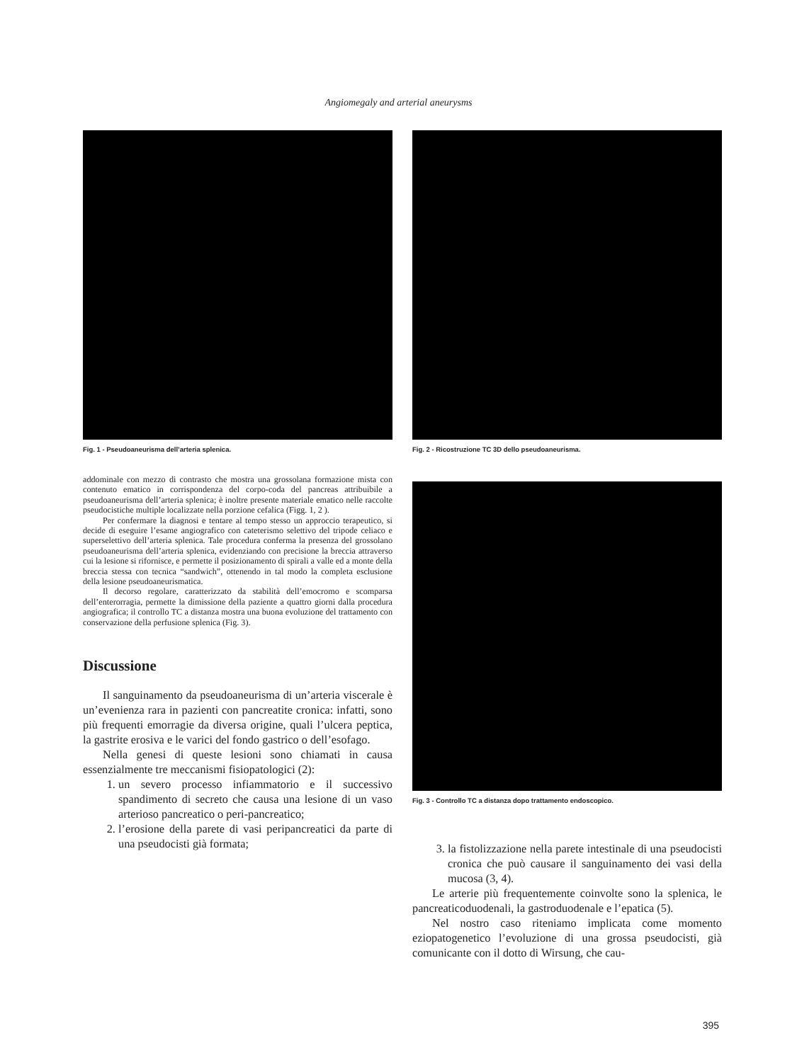Angiomegaly and arterial aneurysms
Fig. 1 - Pseudoaneurisma dell’arteria splenica.
addominale con mezzo di contrasto che mostra una grossolana formazione mista con contenuto ematico in corrispondenza del corpo-coda del pancreas attribuibile a pseudoaneurisma dell’arteria splenica; è inoltre presente materiale ematico nelle raccolte pseudocistiche multiple localizzate nella porzione cefalica (Figg. 1, 2 ).
Per confermare la diagnosi e tentare al tempo stesso un approccio terapeutico, si decide di eseguire l’esame angiografico con cateterismo selettivo del tripode celiaco e superselettivo dell’arteria splenica. Tale procedura conferma la presenza del grossolano pseudoaneurisma dell’arteria splenica, evidenziando con precisione la breccia attraverso cui la lesione si rifornisce, e permette il posizionamento di spirali a valle ed a monte della breccia stessa con tecnica “sandwich”, ottenendo in tal modo la completa esclusione della lesione pseudoaneurismatica.
Il decorso regolare, caratterizzato da stabilità dell’emocromo e scomparsa dell’enterorragia, permette la dimissione della paziente a quattro giorni dalla procedura angiografica; il controllo TC a distanza mostra una buona evoluzione del trattamento con conservazione della perfusione splenica (Fig. 3).
Discussione
Il sanguinamento da pseudoaneurisma di un’arteria viscerale è un’evenienza rara in pazienti con pancreatite cronica: infatti, sono più frequenti emorragie da diversa origine, quali l’ulcera peptica, la gastrite erosiva e le varici del fondo gastrico o dell’esofago.
Nella genesi di queste lesioni sono chiamati in causa essenzialmente tre meccanismi fisiopatologici (2):
1. un severo processo infiammatorio e il successivo spandimento di secreto che causa una lesione di un vaso arterioso pancreatico o peri-pancreatico;
2. l’erosione della parete di vasi peripancreatici da parte di una pseudocisti già formata;
Fig. 2 - Ricostruzione TC 3D dello pseudoaneurisma.
Fig. 3 - Controllo TC a distanza dopo trattamento endoscopico.
3. la fistolizzazione nella parete intestinale di una pseudocisti cronica che può causare il sanguinamento dei vasi della mucosa (3, 4).
Le arterie più frequentemente coinvolte sono la splenica, le pancreaticoduodenali, la gastroduodenale e l’epatica (5).
Nel nostro caso riteniamo implicata come momento eziopatogenetico l’evoluzione di una grossa pseudocisti, già comunicante con il dotto di Wirsung, che cau-
395